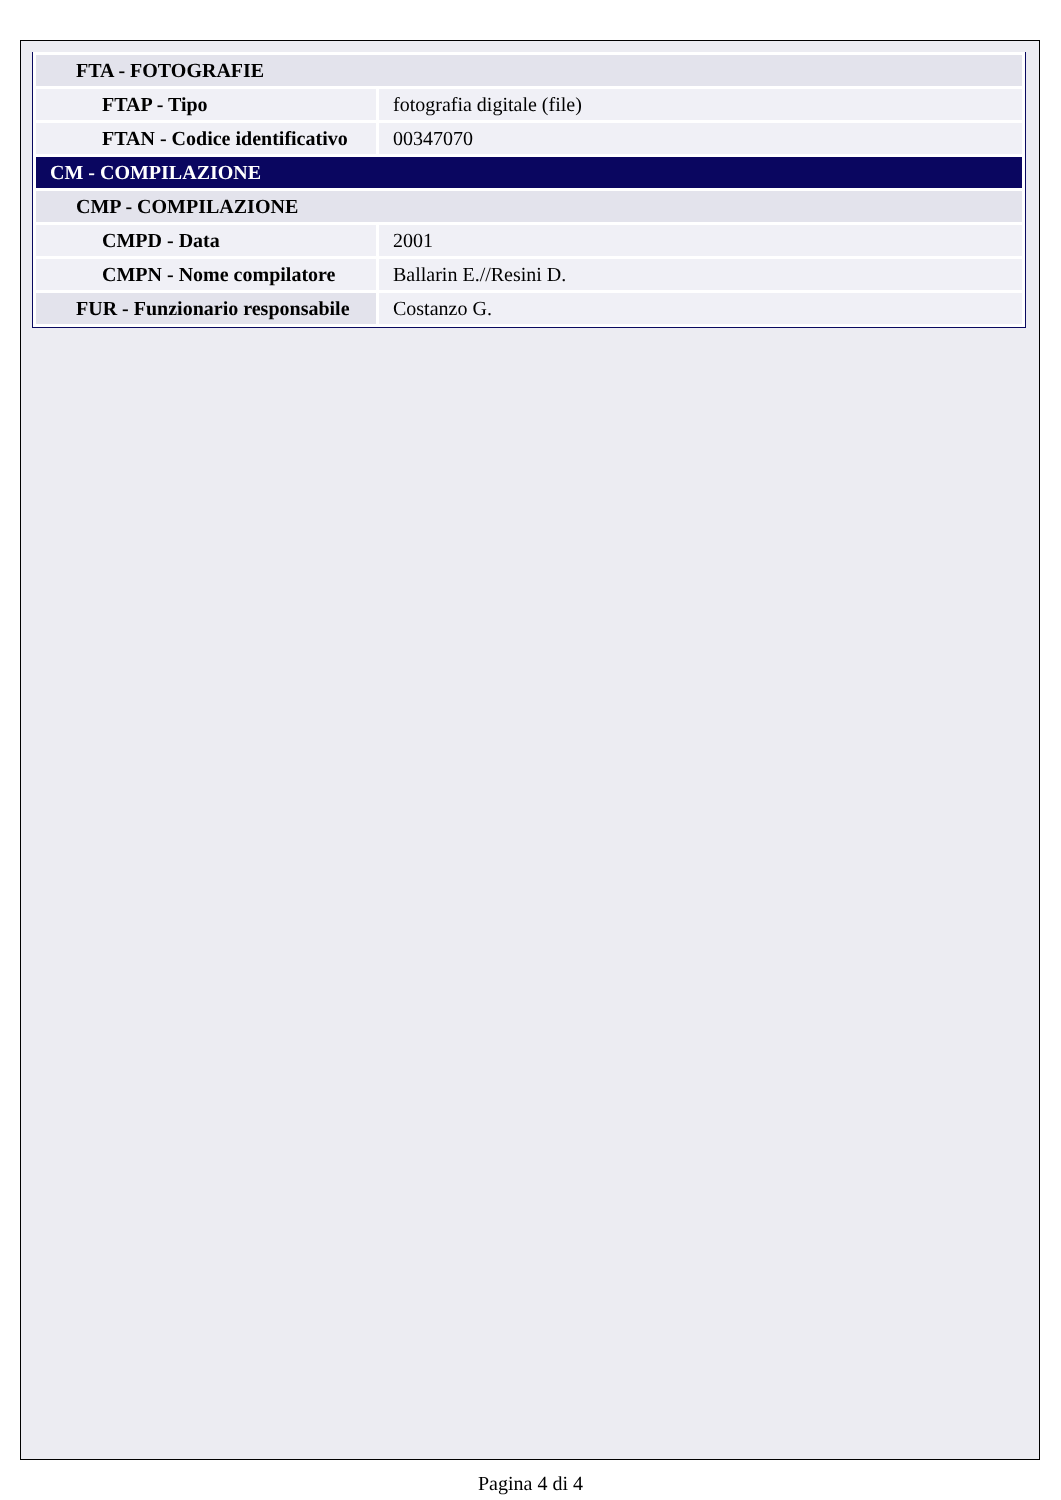| FTA - FOTOGRAFIE | |
| FTAP - Tipo | fotografia digitale (file) |
| FTAN - Codice identificativo | 00347070 |
| CM - COMPILAZIONE | |
| CMP - COMPILAZIONE | |
| CMPD - Data | 2001 |
| CMPN - Nome compilatore | Ballarin E.//Resini D. |
| FUR - Funzionario responsabile | Costanzo G. |
Pagina 4 di 4